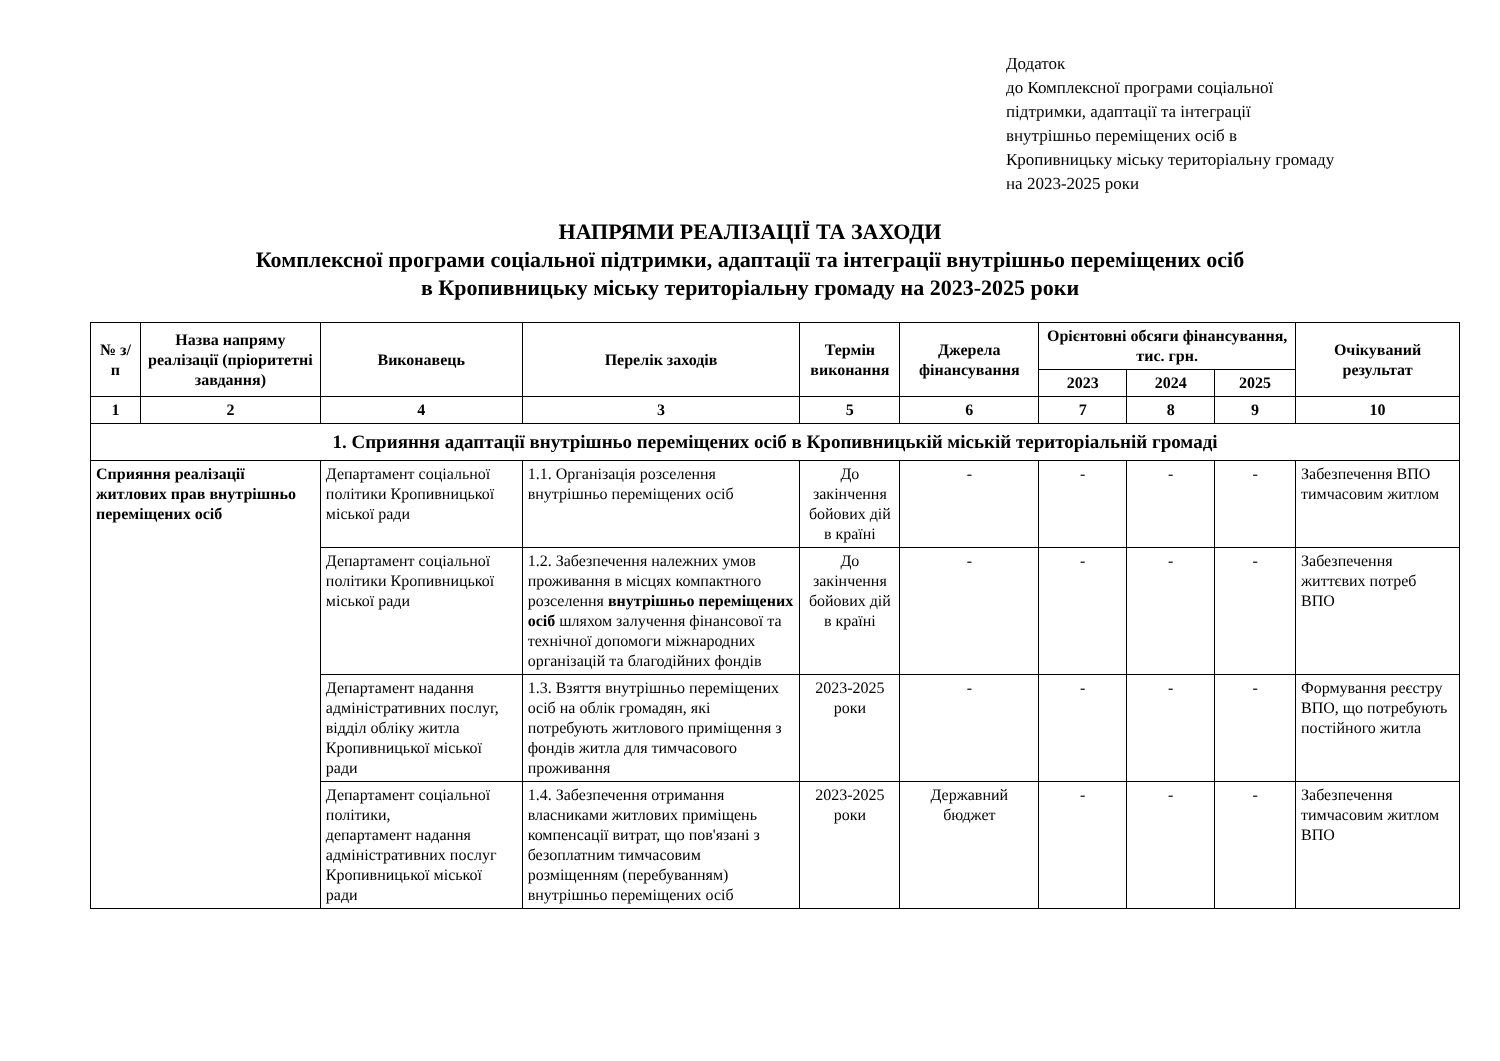Додаток
до Комплексної програми соціальної
підтримки, адаптації та інтеграції
внутрішньо переміщених осіб в
Кропивницьку міську територіальну громаду
на 2023-2025 роки
НАПРЯМИ РЕАЛІЗАЦІЇ ТА ЗАХОДИ
Комплексної програми соціальної підтримки, адаптації та інтеграції внутрішньо переміщених осіб
в Кропивницьку міську територіальну громаду на 2023-2025 роки
| № з/п | Назва напряму реалізації (пріоритетні завдання) | Виконавець | Перелік заходів | Термін виконання | Джерела фінансування | Орієнтовні обсяги фінансування, тис. грн. | | | Очікуваний результат |
| --- | --- | --- | --- | --- | --- | --- | --- | --- | --- |
| | | | | | | 2023 | 2024 | 2025 | |
| 1 | 2 | 4 | 3 | 5 | 6 | 7 | 8 | 9 | 10 |
| 1. Сприяння адаптації внутрішньо переміщених осіб в Кропивницькій міській територіальній громаді | | | | | | | | | |
| Сприяння реалізації житлових прав внутрішньо переміщених осіб | | Департамент соціальної політики Кропивницької міської ради | 1.1. Організація розселення внутрішньо переміщених осіб | До закінчення бойових дій в країні | - | - | - | - | Забезпечення ВПО тимчасовим житлом |
| | | Департамент соціальної політики Кропивницької міської ради | 1.2. Забезпечення належних умов проживання в місцях компактного розселення внутрішньо переміщених осіб шляхом залучення фінансової та технічної допомоги міжнародних організацій та благодійних фондів | До закінчення бойових дій в країні | - | - | - | - | Забезпечення життєвих потреб ВПО |
| | | Департамент надання адміністративних послуг, відділ обліку житла Кропивницької міської ради | 1.3. Взяття внутрішньо переміщених осіб на облік громадян, які потребують житлового приміщення з фондів житла для тимчасового проживання | 2023-2025 роки | - | - | - | - | Формування реєстру ВПО, що потребують постійного житла |
| | | Департамент соціальної політики, департамент надання адміністративних послуг Кропивницької міської ради | 1.4. Забезпечення отримання власниками житлових приміщень компенсації витрат, що пов'язані з безоплатним тимчасовим розміщенням (перебуванням) внутрішньо переміщених осіб | 2023-2025 роки | Державний бюджет | - | - | - | Забезпечення тимчасовим житлом ВПО |